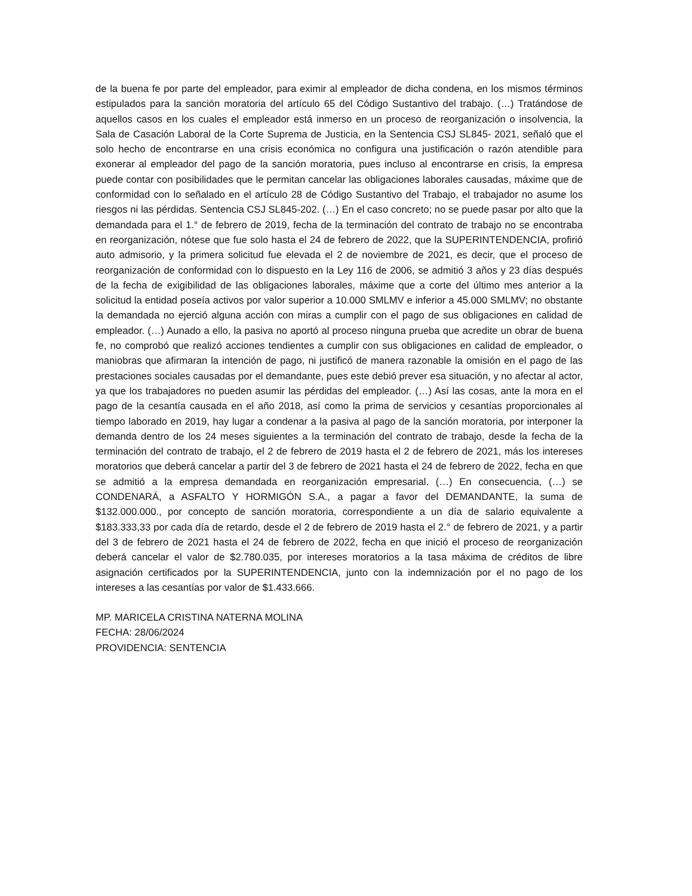de la buena fe por parte del empleador, para eximir al empleador de dicha condena, en los mismos términos estipulados para la sanción moratoria del artículo 65 del Código Sustantivo del trabajo. (…) Tratándose de aquellos casos en los cuales el empleador está inmerso en un proceso de reorganización o insolvencia, la Sala de Casación Laboral de la Corte Suprema de Justicia, en la Sentencia CSJ SL845- 2021, señaló que el solo hecho de encontrarse en una crisis económica no configura una justificación o razón atendible para exonerar al empleador del pago de la sanción moratoria, pues incluso al encontrarse en crisis, la empresa puede contar con posibilidades que le permitan cancelar las obligaciones laborales causadas, máxime que de conformidad con lo señalado en el artículo 28 de Código Sustantivo del Trabajo, el trabajador no asume los riesgos ni las pérdidas. Sentencia CSJ SL845-202. (…) En el caso concreto; no se puede pasar por alto que la demandada para el 1.° de febrero de 2019, fecha de la terminación del contrato de trabajo no se encontraba en reorganización, nótese que fue solo hasta el 24 de febrero de 2022, que la SUPERINTENDENCIA, profirió auto admisorio, y la primera solicitud fue elevada el 2 de noviembre de 2021, es decir, que el proceso de reorganización de conformidad con lo dispuesto en la Ley 116 de 2006, se admitió 3 años y 23 días después de la fecha de exigibilidad de las obligaciones laborales, máxime que a corte del último mes anterior a la solicitud la entidad poseía activos por valor superior a 10.000 SMLMV e inferior a 45.000 SMLMV; no obstante la demandada no ejerció alguna acción con miras a cumplir con el pago de sus obligaciones en calidad de empleador. (…) Aunado a ello, la pasiva no aportó al proceso ninguna prueba que acredite un obrar de buena fe, no comprobó que realizó acciones tendientes a cumplir con sus obligaciones en calidad de empleador, o maniobras que afirmaran la intención de pago, ni justificó de manera razonable la omisión en el pago de las prestaciones sociales causadas por el demandante, pues este debió prever esa situación, y no afectar al actor, ya que los trabajadores no pueden asumir las pérdidas del empleador. (…) Así las cosas, ante la mora en el pago de la cesantía causada en el año 2018, así como la prima de servicios y cesantías proporcionales al tiempo laborado en 2019, hay lugar a condenar a la pasiva al pago de la sanción moratoria, por interponer la demanda dentro de los 24 meses siguientes a la terminación del contrato de trabajo, desde la fecha de la terminación del contrato de trabajo, el 2 de febrero de 2019 hasta el 2 de febrero de 2021, más los intereses moratorios que deberá cancelar a partir del 3 de febrero de 2021 hasta el 24 de febrero de 2022, fecha en que se admitió a la empresa demandada en reorganización empresarial. (…) En consecuencia, (…) se CONDENARÁ, a ASFALTO Y HORMIGÓN S.A., a pagar a favor del DEMANDANTE, la suma de $132.000.000., por concepto de sanción moratoria, correspondiente a un día de salario equivalente a $183.333,33 por cada día de retardo, desde el 2 de febrero de 2019 hasta el 2.° de febrero de 2021, y a partir del 3 de febrero de 2021 hasta el 24 de febrero de 2022, fecha en que inició el proceso de reorganización deberá cancelar el valor de $2.780.035, por intereses moratorios a la tasa máxima de créditos de libre asignación certificados por la SUPERINTENDENCIA, junto con la indemnización por el no pago de los intereses a las cesantías por valor de $1.433.666.
MP. MARICELA CRISTINA NATERNA MOLINA
FECHA: 28/06/2024
PROVIDENCIA: SENTENCIA